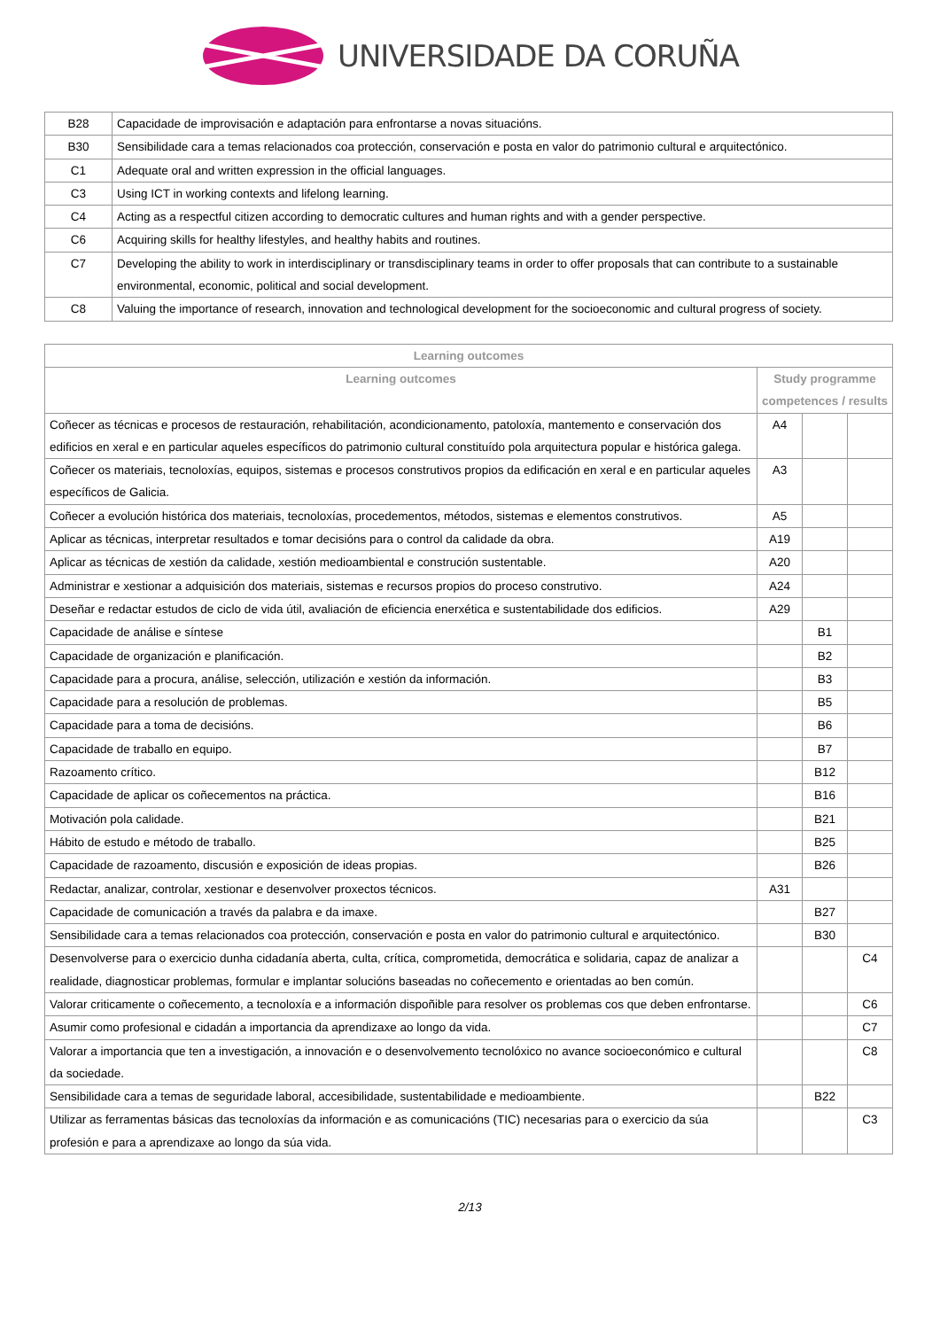UNIVERSIDADE DA CORUÑA
| B28 | Capacidade de improvisación e adaptación para enfrontarse a novas situacións. |
| B30 | Sensibilidade cara a temas relacionados coa protección, conservación e posta en valor do patrimonio cultural e arquitectónico. |
| C1 | Adequate oral and written expression in the official languages. |
| C3 | Using ICT in working contexts and lifelong learning. |
| C4 | Acting as a respectful citizen according to democratic cultures and human rights and with a gender perspective. |
| C6 | Acquiring skills for healthy lifestyles, and healthy habits and routines. |
| C7 | Developing the ability to work in interdisciplinary or transdisciplinary teams in order to offer proposals that can contribute to a sustainable environmental, economic, political and social development. |
| C8 | Valuing the importance of research, innovation and technological development for the socioeconomic and cultural progress of society. |
| Learning outcomes | | | |
| --- | --- | --- | --- |
| Learning outcomes | Study programme competences / results | | |
| Coñecer as técnicas e procesos de restauración, rehabilitación, acondicionamento, patoloxía, mantemento e conservación dos edificios en xeral e en particular aqueles específicos do patrimonio cultural constituído pola arquitectura popular e histórica galega. | A4 | | |
| Coñecer os materiais, tecnoloxías, equipos, sistemas e procesos construtivos propios da edificación en xeral e en particular aqueles específicos de Galicia. | A3 | | |
| Coñecer a evolución histórica dos materiais, tecnoloxías, procedementos, métodos, sistemas e elementos construtivos. | A5 | | |
| Aplicar as técnicas, interpretar resultados e tomar decisións para o control da calidade da obra. | A19 | | |
| Aplicar as técnicas de xestión da calidade, xestión medioambiental e construción sustentable. | A20 | | |
| Administrar e xestionar a adquisición dos materiais, sistemas e recursos propios do proceso construtivo. | A24 | | |
| Deseñar e redactar estudos de ciclo de vida útil, avaliación de eficiencia enerxética e sustentabilidade dos edificios. | A29 | | |
| Capacidade de análise e síntese | | B1 | |
| Capacidade de organización e planificación. | | B2 | |
| Capacidade para a procura, análise, selección, utilización e xestión da información. | | B3 | |
| Capacidade para a resolución de problemas. | | B5 | |
| Capacidade para a toma de decisións. | | B6 | |
| Capacidade de traballo en equipo. | | B7 | |
| Razoamento crítico. | | B12 | |
| Capacidade de aplicar os coñecementos na práctica. | | B16 | |
| Motivación pola calidade. | | B21 | |
| Hábito de estudo e método de traballo. | | B25 | |
| Capacidade de razoamento, discusión e exposición de ideas propias. | | B26 | |
| Redactar, analizar, controlar, xestionar e desenvolver proxectos técnicos. | A31 | | |
| Capacidade de comunicación a través da palabra e da imaxe. | | B27 | |
| Sensibilidade cara a temas relacionados coa protección, conservación e posta en valor do patrimonio cultural e arquitectónico. | | B30 | |
| Desenvolverse para o exercicio dunha cidadanía aberta, culta, crítica, comprometida, democrática e solidaria, capaz de analizar a realidade, diagnosticar problemas, formular e implantar solucións baseadas no coñecemento e orientadas ao ben común. | | | C4 |
| Valorar criticamente o coñecemento, a tecnoloxía e a información dispoñible para resolver os problemas cos que deben enfrontarse. | | | C6 |
| Asumir como profesional e cidadán a importancia da aprendizaxe ao longo da vida. | | | C7 |
| Valorar a importancia que ten a investigación, a innovación e o desenvolvemento tecnolóxico no avance socioeconómico e cultural da sociedade. | | | C8 |
| Sensibilidade cara a temas de seguridade laboral, accesibilidade, sustentabilidade e medioambiente. | | B22 | |
| Utilizar as ferramentas básicas das tecnoloxías da información e as comunicacións (TIC) necesarias para o exercicio da súa profesión e para a aprendizaxe ao longo da súa vida. | | | C3 |
2/13